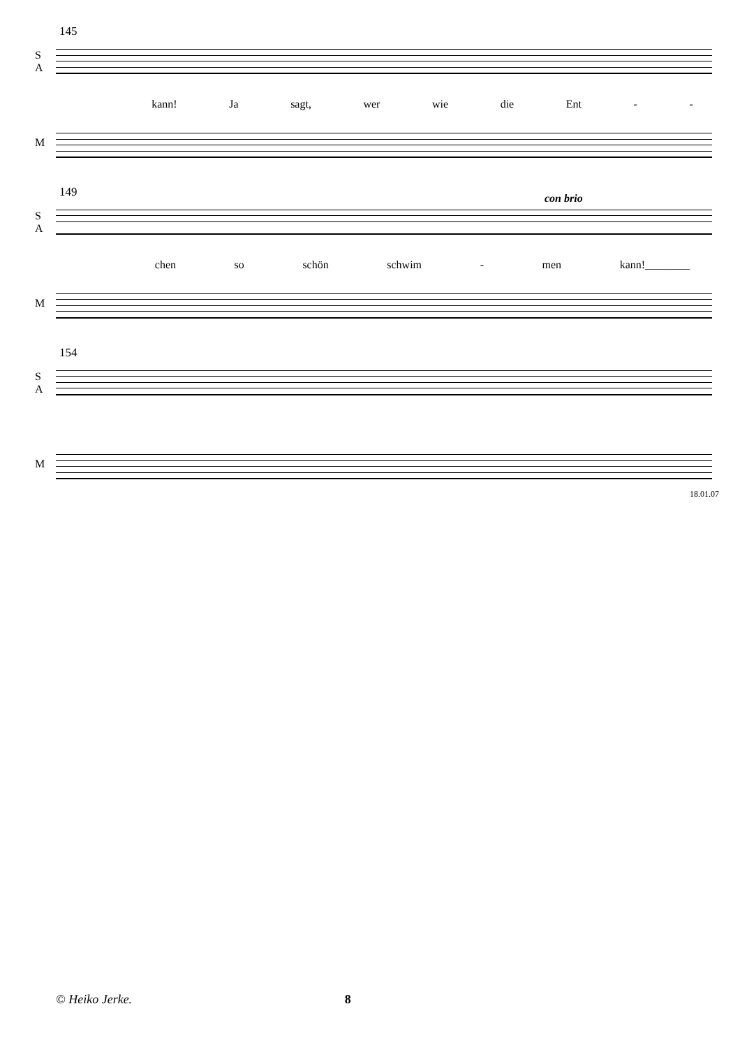145
S
A
kann! Ja sagt, wer wie die Ent - -
M
149 con brio
S
A
chen so schön schwim - men kann!________
M
154
S
A
M
18.01.07
© Heiko Jerke. 8